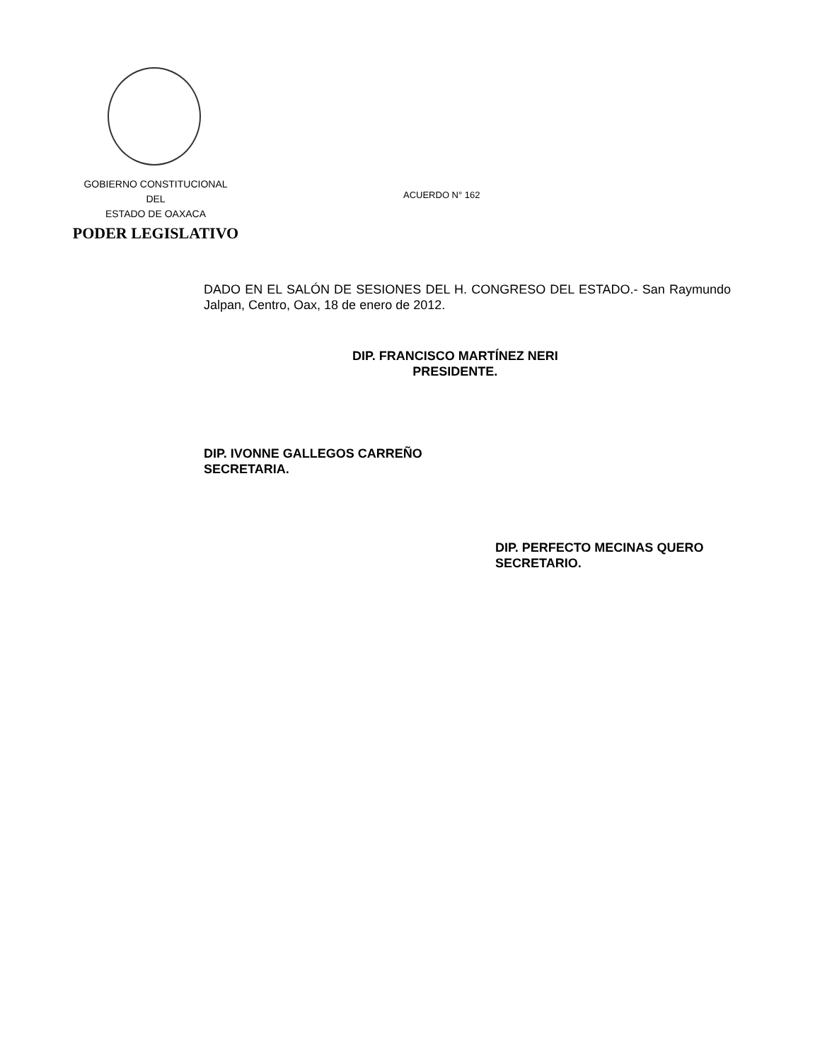GOBIERNO CONSTITUCIONAL
DEL
ESTADO DE OAXACA
PODER LEGISLATIVO
ACUERDO N° 162
DADO EN EL SALÓN DE SESIONES DEL H. CONGRESO DEL ESTADO.- San Raymundo Jalpan, Centro, Oax, 18 de enero de 2012.
DIP. FRANCISCO MARTÍNEZ NERI
PRESIDENTE.
DIP. IVONNE GALLEGOS CARREÑO
SECRETARIA.
DIP. PERFECTO MECINAS QUERO
SECRETARIO.